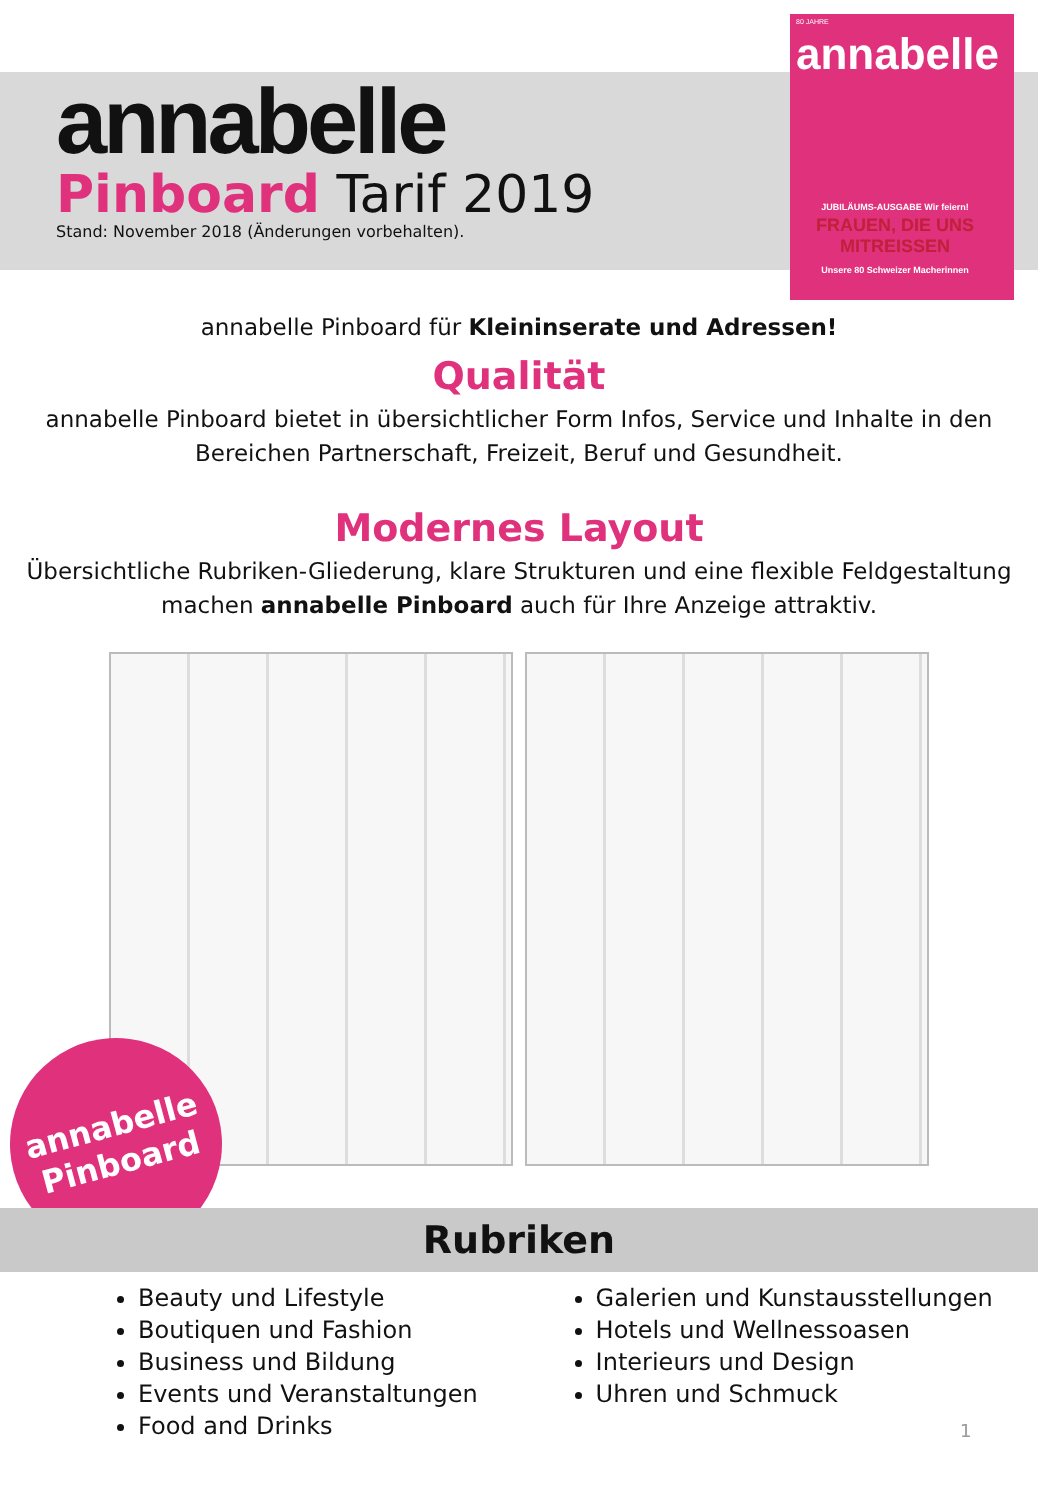annabelle
Pinboard Tarif 2019
Stand: November 2018 (Änderungen vorbehalten).
80 JAHRE
annabelle
JUBILÄUMS-AUSGABE Wir feiern!
FRAUEN, DIE UNS MITREISSEN
Unsere 80 Schweizer Macherinnen
annabelle Pinboard für Kleininserate und Adressen!
Qualität
annabelle Pinboard bietet in übersichtlicher Form Infos, Service und Inhalte in den
Bereichen Partnerschaft, Freizeit, Beruf und Gesundheit.
Modernes Layout
Übersichtliche Rubriken-Gliederung, klare Strukturen und eine flexible Feldgestaltung
machen annabelle Pinboard auch für Ihre Anzeige attraktiv.
annabelle
Pinboard
Rubriken
Beauty und Lifestyle
Boutiquen und Fashion
Business und Bildung
Events und Veranstaltungen
Food and Drinks
Galerien und Kunstausstellungen
Hotels und Wellnessoasen
Interieurs und Design
Uhren und Schmuck
1